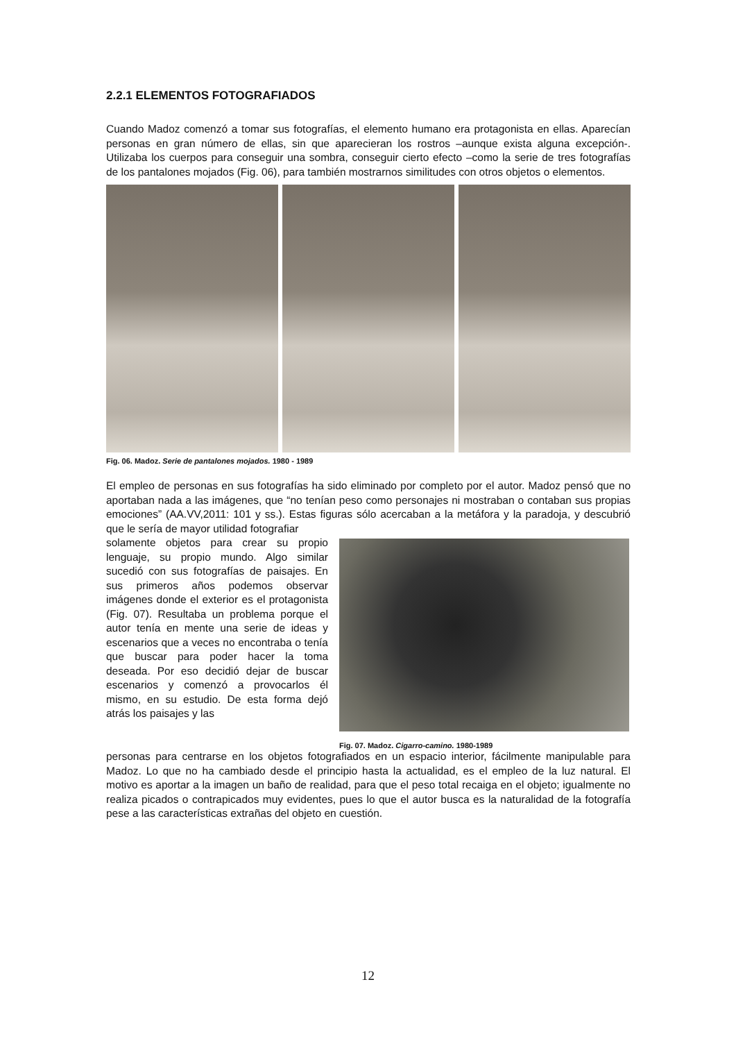2.2.1 ELEMENTOS FOTOGRAFIADOS
Cuando Madoz comenzó a tomar sus fotografías, el elemento humano era protagonista en ellas. Aparecían personas en gran número de ellas, sin que aparecieran los rostros –aunque exista alguna excepción-. Utilizaba los cuerpos para conseguir una sombra, conseguir cierto efecto –como la serie de tres fotografías de los pantalones mojados (Fig. 06), para también mostrarnos similitudes con otros objetos o elementos.
Fig. 06. Madoz. Serie de pantalones mojados. 1980 - 1989
El empleo de personas en sus fotografías ha sido eliminado por completo por el autor. Madoz pensó que no aportaban nada a las imágenes, que “no tenían peso como personajes ni mostraban o contaban sus propias emociones” (AA.VV,2011: 101 y ss.). Estas figuras sólo acercaban a la metáfora y la paradoja, y descubrió que le sería de mayor utilidad fotografiar
solamente objetos para crear su propio lenguaje, su propio mundo. Algo similar sucedió con sus fotografías de paisajes. En sus primeros años podemos observar imágenes donde el exterior es el protagonista (Fig. 07). Resultaba un problema porque el autor tenía en mente una serie de ideas y escenarios que a veces no encontraba o tenía que buscar para poder hacer la toma deseada. Por eso decidió dejar de buscar escenarios y comenzó a provocarlos él mismo, en su estudio. De esta forma dejó atrás los paisajes y las
Fig. 07. Madoz. Cigarro-camino. 1980-1989
personas para centrarse en los objetos fotografiados en un espacio interior, fácilmente manipulable para Madoz. Lo que no ha cambiado desde el principio hasta la actualidad, es el empleo de la luz natural. El motivo es aportar a la imagen un baño de realidad, para que el peso total recaiga en el objeto; igualmente no realiza picados o contrapicados muy evidentes, pues lo que el autor busca es la naturalidad de la fotografía pese a las características extrañas del objeto en cuestión.
12